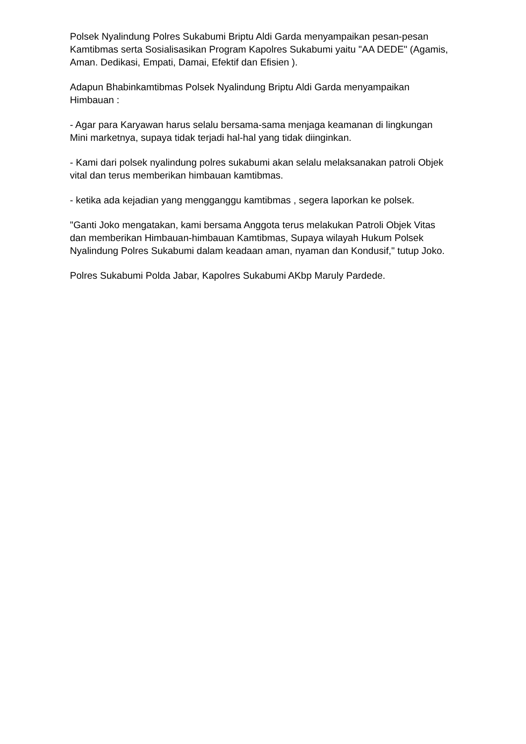Polsek Nyalindung Polres Sukabumi Briptu Aldi Garda menyampaikan pesan-pesan Kamtibmas serta Sosialisasikan Program Kapolres Sukabumi yaitu "AA DEDE" (Agamis, Aman. Dedikasi, Empati, Damai, Efektif dan Efisien ).
Adapun Bhabinkamtibmas Polsek Nyalindung Briptu Aldi Garda menyampaikan Himbauan :
- Agar para Karyawan harus selalu bersama-sama menjaga keamanan di lingkungan Mini marketnya, supaya tidak terjadi hal-hal yang tidak diinginkan.
- Kami dari polsek nyalindung polres sukabumi akan selalu melaksanakan patroli Objek vital dan terus memberikan himbauan kamtibmas.
- ketika ada kejadian yang mengganggu kamtibmas , segera laporkan ke polsek.
"Ganti Joko mengatakan, kami bersama Anggota terus melakukan Patroli Objek Vitas dan memberikan Himbauan-himbauan Kamtibmas, Supaya wilayah Hukum Polsek Nyalindung Polres Sukabumi dalam keadaan aman, nyaman dan Kondusif," tutup Joko.
Polres Sukabumi Polda Jabar, Kapolres Sukabumi AKbp Maruly Pardede.